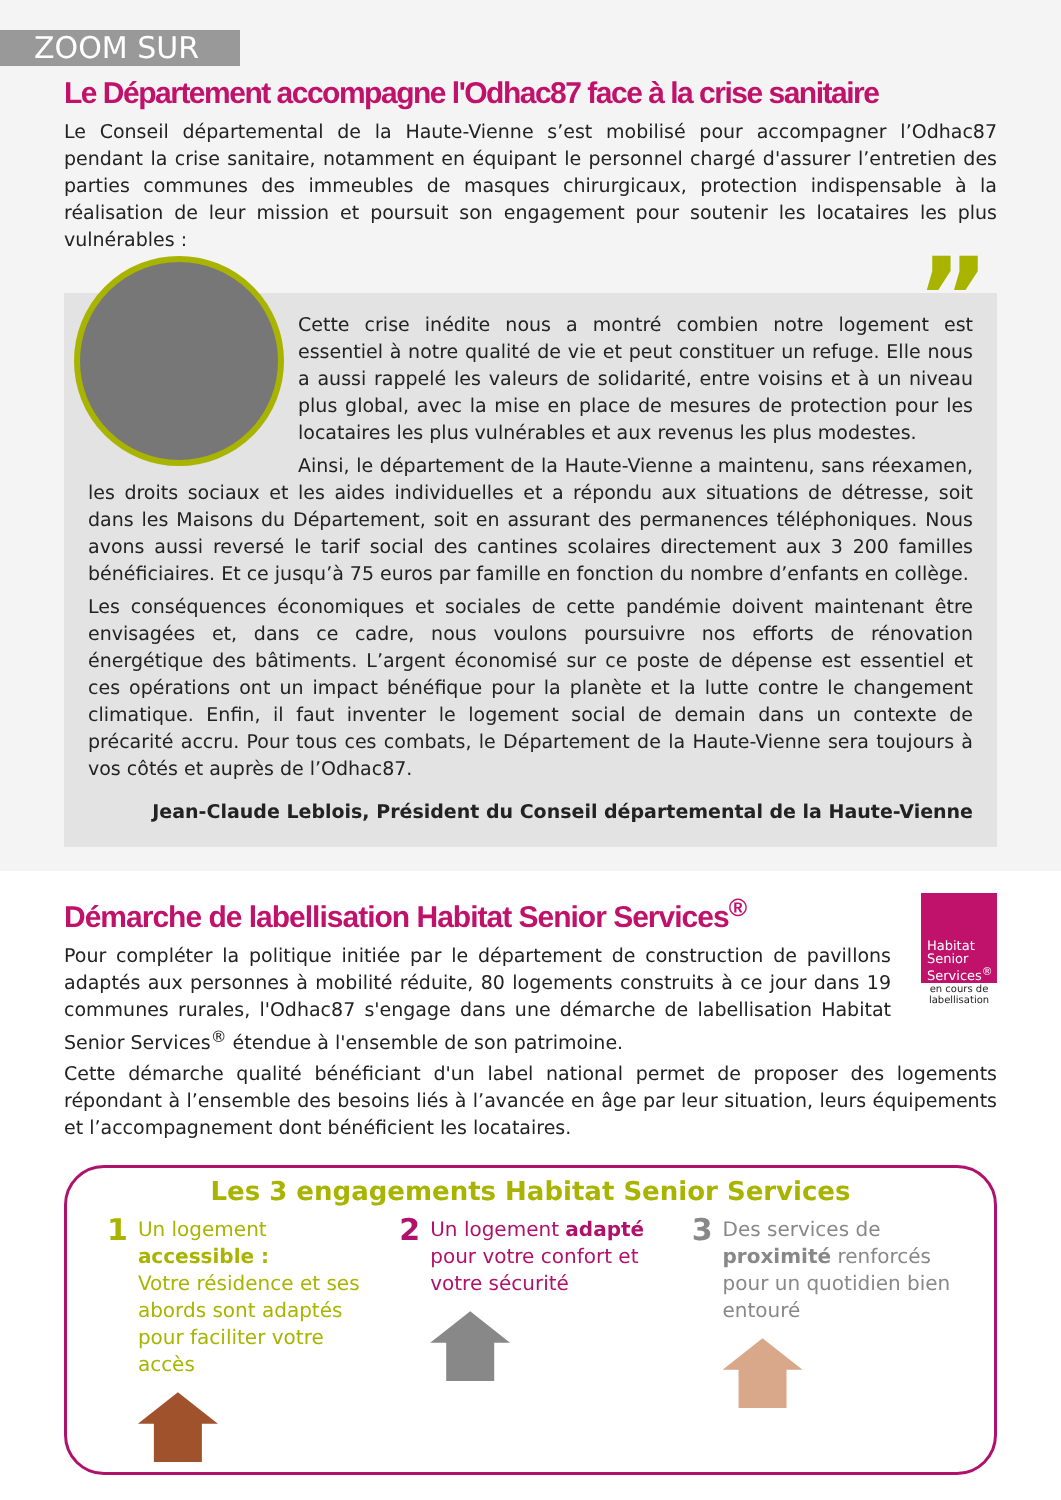ZOOM SUR
Le Département accompagne l'Odhac87 face à la crise sanitaire
Le Conseil départemental de la Haute-Vienne s’est mobilisé pour accompagner l’Odhac87 pendant la crise sanitaire, notamment en équipant le personnel chargé d'assurer l’entretien des parties communes des immeubles de masques chirurgicaux, protection indispensable à la réalisation de leur mission et poursuit son engagement pour soutenir les locataires les plus vulnérables :
”
Cette crise inédite nous a montré combien notre logement est essentiel à notre qualité de vie et peut constituer un refuge. Elle nous a aussi rappelé les valeurs de solidarité, entre voisins et à un niveau plus global, avec la mise en place de mesures de protection pour les locataires les plus vulnérables et aux revenus les plus modestes.
Ainsi, le département de la Haute-Vienne a maintenu, sans réexamen, les droits sociaux et les aides individuelles et a répondu aux situations de détresse, soit dans les Maisons du Département, soit en assurant des permanences téléphoniques. Nous avons aussi reversé le tarif social des cantines scolaires directement aux 3 200 familles bénéficiaires. Et ce jusqu’à 75 euros par famille en fonction du nombre d’enfants en collège.
Les conséquences économiques et sociales de cette pandémie doivent maintenant être envisagées et, dans ce cadre, nous voulons poursuivre nos efforts de rénovation énergétique des bâtiments. L’argent économisé sur ce poste de dépense est essentiel et ces opérations ont un impact bénéfique pour la planète et la lutte contre le changement climatique. Enfin, il faut inventer le logement social de demain dans un contexte de précarité accru. Pour tous ces combats, le Département de la Haute-Vienne sera toujours à vos côtés et auprès de l’Odhac87.
Jean-Claude Leblois, Président du Conseil départemental de la Haute-Vienne
Habitat
Senior
Services<sup>®</sup>
en cours de labellisation
Démarche de labellisation Habitat Senior Services<sup>®</sup>
Pour compléter la politique initiée par le département de construction de pavillons adaptés aux personnes à mobilité réduite, 80 logements construits à ce jour dans 19 communes rurales, l'Odhac87 s'engage dans une démarche de labellisation Habitat Senior Services<sup>®</sup> étendue à l'ensemble de son patrimoine.
Cette démarche qualité bénéficiant d'un label national permet de proposer des logements répondant à l’ensemble des besoins liés à l’avancée en âge par leur situation, leurs équipements et l’accompagnement dont bénéficient les locataires.
Les 3 engagements Habitat Senior Services
1
Un logement accessible :
Votre résidence et ses abords sont adaptés pour faciliter votre accès
2
Un logement adapté pour votre confort et votre sécurité
3
Des services de proximité renforcés pour un quotidien bien entouré